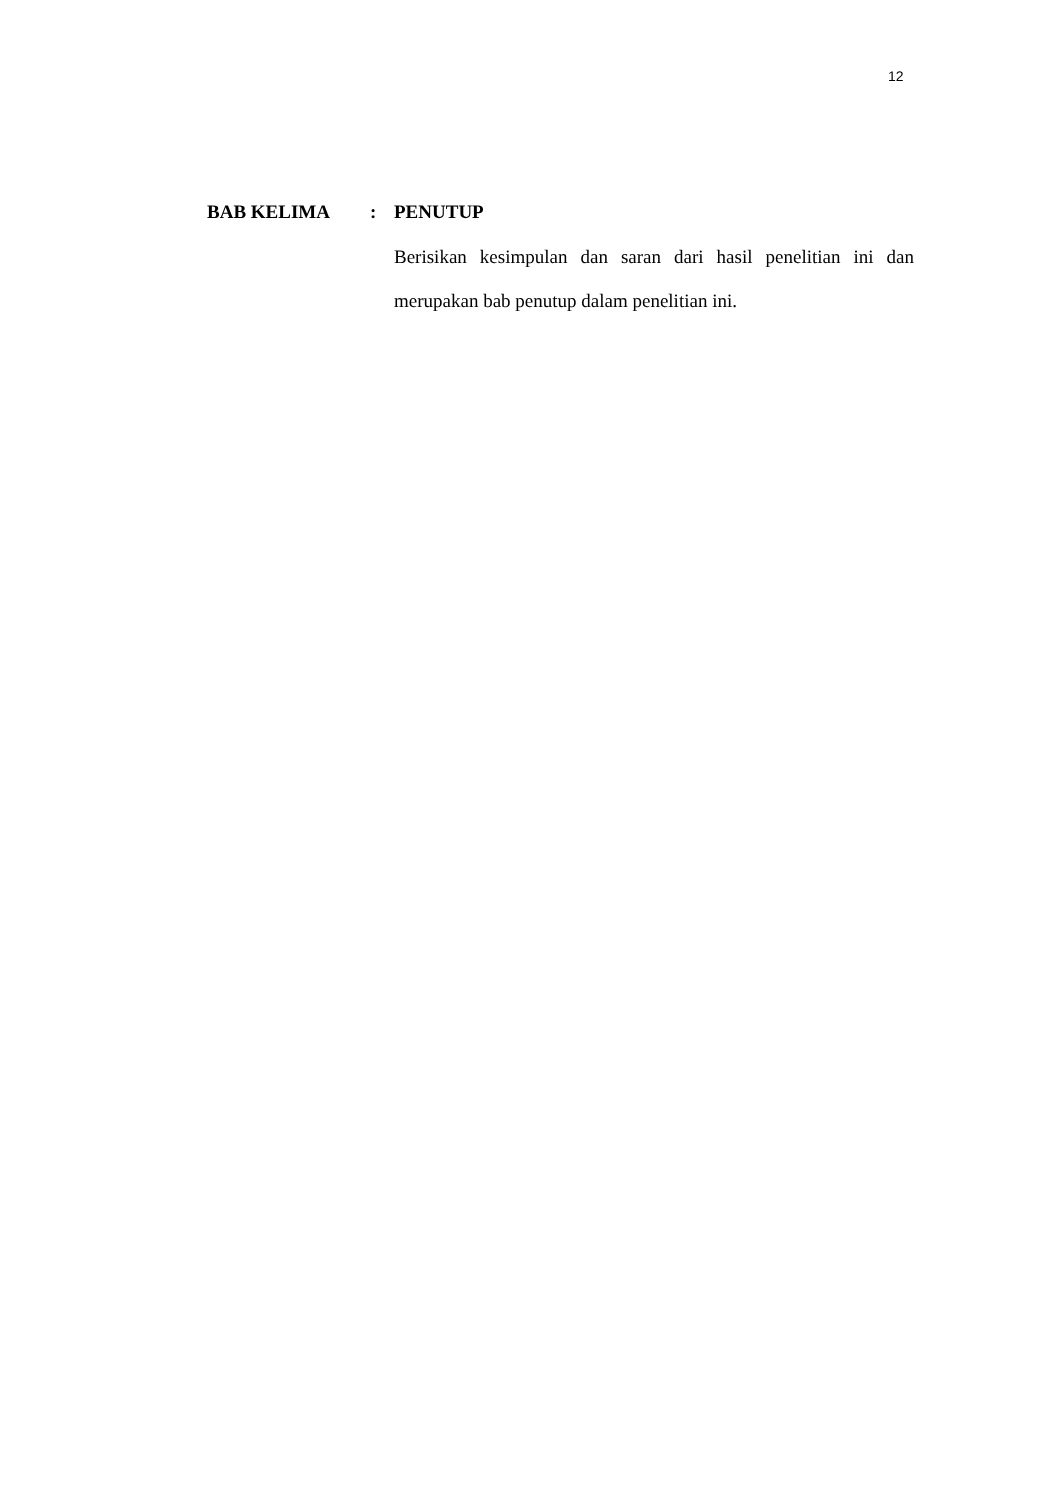12
BAB KELIMA : PENUTUP
Berisikan kesimpulan dan saran dari hasil penelitian ini dan merupakan bab penutup dalam penelitian ini.